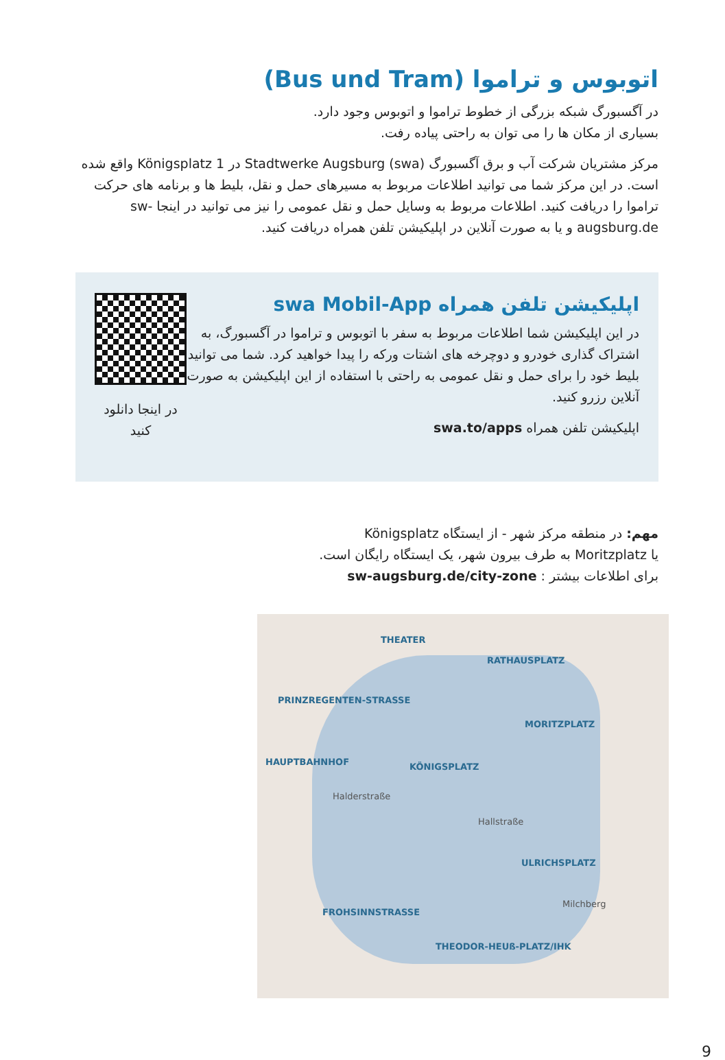اتوبوس و تراموا (Bus und Tram)
در آگسبورگ شبکه بزرگی از خطوط تراموا و اتوبوس وجود دارد.
بسیاری از مکان ها را می توان به راحتی پیاده رفت.
مرکز مشتریان شرکت آب و برق آگسبورگ Stadtwerke Augsburg (swa) در Königsplatz 1 واقع شده است. در این مرکز شما می توانید اطلاعات مربوط به مسیرهای حمل و نقل، بلیط ها و برنامه های حرکت تراموا را دریافت کنید. اطلاعات مربوط به وسایل حمل و نقل عمومی را نیز می توانید در اینجا sw-augsburg.de و یا به صورت آنلاین در اپلیکیشن تلفن همراه دریافت کنید.
اپلیکیشن تلفن همراه swa Mobil-App
در این اپلیکیشن شما اطلاعات مربوط به سفر با اتوبوس و تراموا در آگسبورگ، به اشتراک گذاری خودرو و دوچرخه های اشتات ورکه را پیدا خواهید کرد. شما می توانید بلیط خود را برای حمل و نقل عمومی به راحتی با استفاده از این اپلیکیشن به صورت آنلاین رزرو کنید.
اپلیکیشن تلفن همراه swa.to/apps
در اینجا دانلود کنید
مهم: در منطقه مرکز شهر - از ایستگاه Königsplatz
یا Moritzplatz به طرف بیرون شهر، یک ایستگاه رایگان است.
برای اطلاعات بیشتر : sw-augsburg.de/city-zone
THEATER
RATHAUSPLATZ
PRINZREGENTEN-STRASSE
MORITZPLATZ
HAUPTBAHNHOF KÖNIGSPLATZ
Halderstraße
Hallstraße
ULRICHSPLATZ
Milchberg
FROHSINNSTRASSE
THEODOR-HEUß-PLATZ/IHK
9